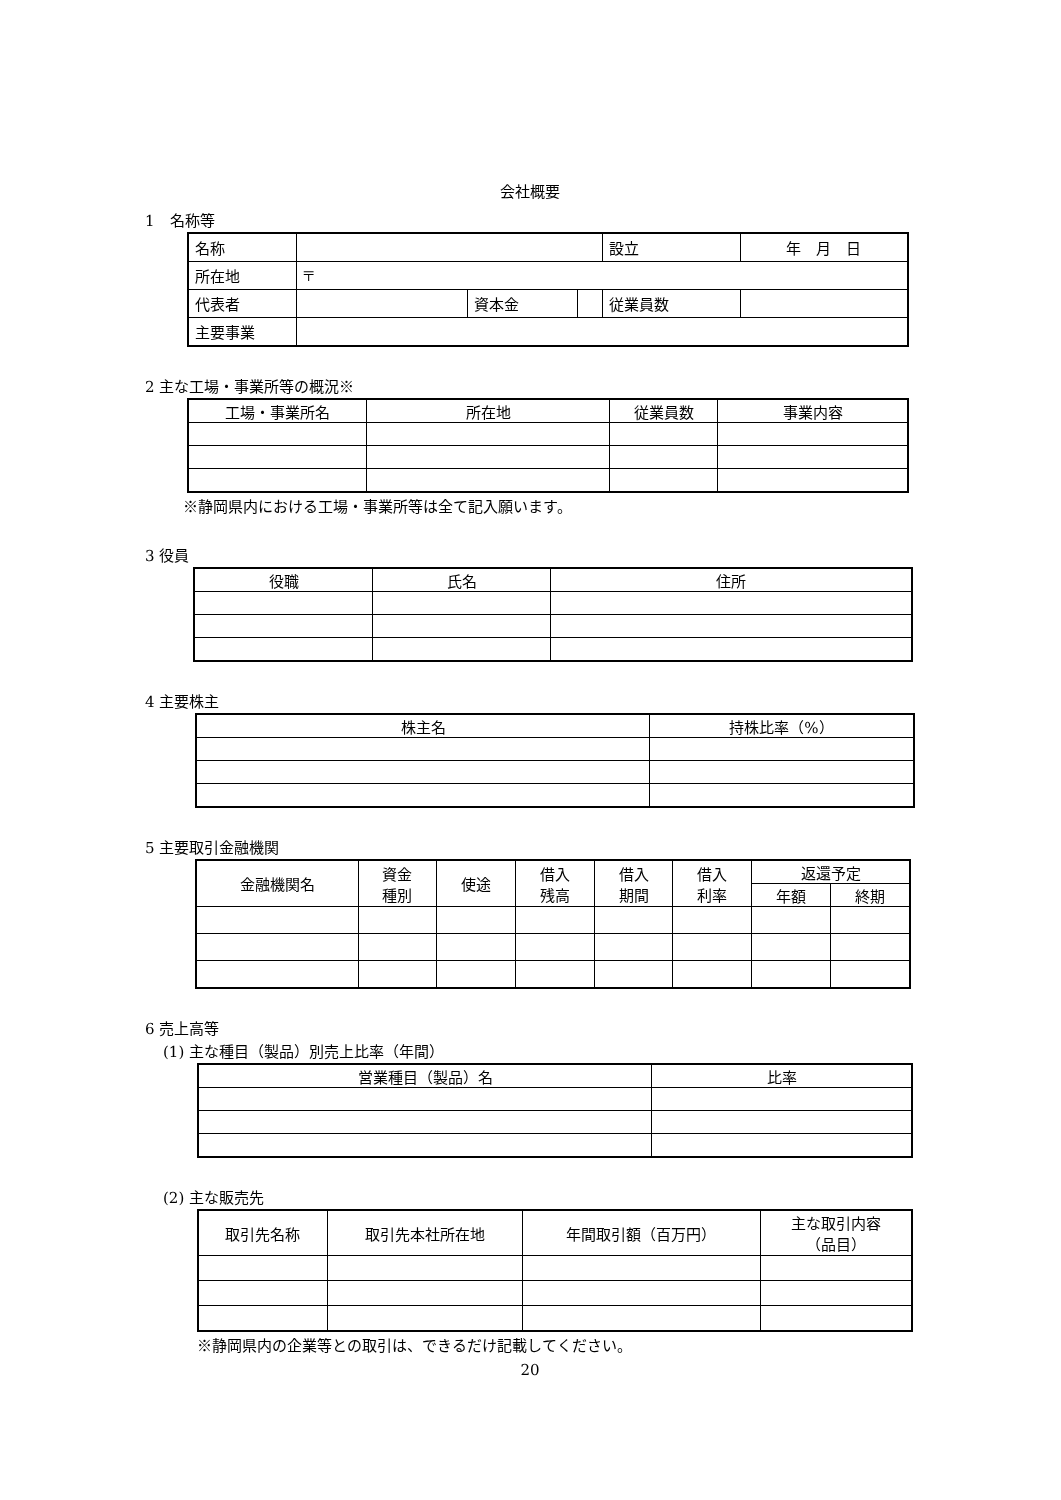会社概要
1　名称等
| 名称 | | | | 設立 | 年 月 日 | |
| 所在地 | 〒 | | | | | |
| 代表者 | | 資本金 | | 従業員数 | | |
| 主要事業 | | | | | | |
2 主な工場・事業所等の概況※
| 工場・事業所名 | 所在地 | 従業員数 | 事業内容 |
| --- | --- | --- | --- |
※静岡県内における工場・事業所等は全て記入願います。
3 役員
| 役職 | 氏名 | 住所 |
| --- | --- | --- |
4 主要株主
| 株主名 | 持株比率（%） |
| --- | --- |
5 主要取引金融機関
| 金融機関名 | 資金 種別 | 使途 | 借入 残高 | 借入 期間 | 借入 利率 | 返還予定 | |
| --- | --- | --- | --- | --- | --- | --- | --- |
| | | | | | | 年額 | 終期 |
6 売上高等
(1) 主な種目（製品）別売上比率（年間）
| 営業種目（製品）名 | 比率 |
| --- | --- |
(2) 主な販売先
| 取引先名称 | 取引先本社所在地 | 年間取引額（百万円） | 主な取引内容 （品目） |
| --- | --- | --- | --- |
※静岡県内の企業等との取引は、できるだけ記載してください。
20